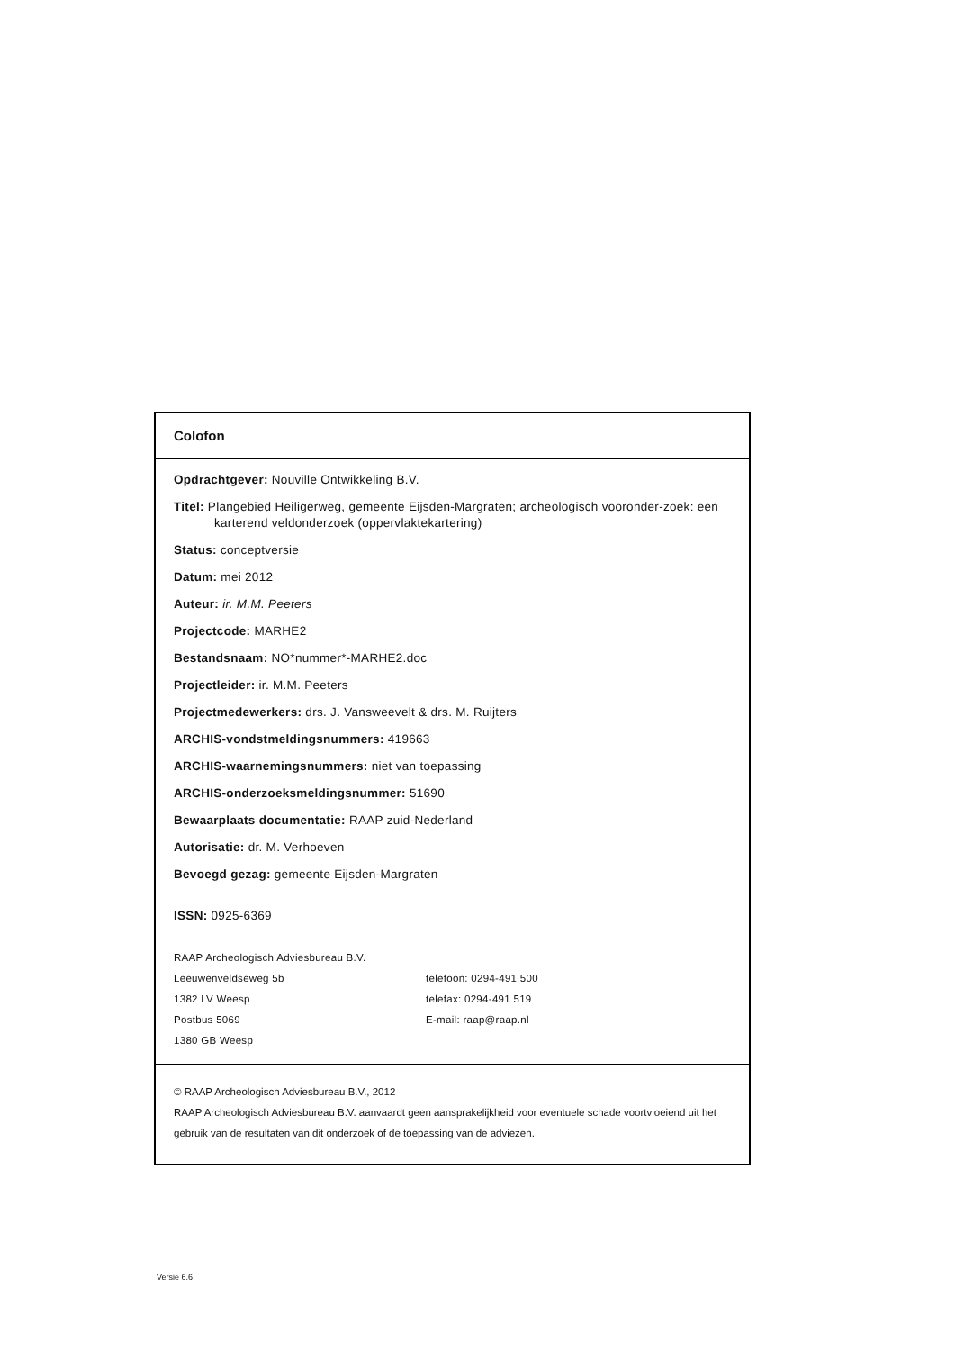Colofon
Opdrachtgever: Nouville Ontwikkeling B.V.
Titel: Plangebied Heiligerweg, gemeente Eijsden-Margraten; archeologisch vooronder-zoek: een karterend veldonderzoek (oppervlaktekartering)
Status: conceptversie
Datum: mei 2012
Auteur: ir. M.M. Peeters
Projectcode: MARHE2
Bestandsnaam: NO*nummer*-MARHE2.doc
Projectleider: ir. M.M. Peeters
Projectmedewerkers: drs. J. Vansweevelt & drs. M. Ruijters
ARCHIS-vondstmeldingsnummers: 419663
ARCHIS-waarnemingsnummers: niet van toepassing
ARCHIS-onderzoeksmeldingsnummer: 51690
Bewaarplaats documentatie: RAAP zuid-Nederland
Autorisatie: dr. M. Verhoeven
Bevoegd gezag: gemeente Eijsden-Margraten
ISSN: 0925-6369
RAAP Archeologisch Adviesbureau B.V.
Leeuwenveldseweg 5b telefoon: 0294-491 500
1382 LV Weesp telefax: 0294-491 519
Postbus 5069 E-mail: raap@raap.nl
1380 GB Weesp
© RAAP Archeologisch Adviesbureau B.V., 2012
RAAP Archeologisch Adviesbureau B.V. aanvaardt geen aansprakelijkheid voor eventuele schade voortvloeiend uit het gebruik van de resultaten van dit onderzoek of de toepassing van de adviezen.
Versie 6.6